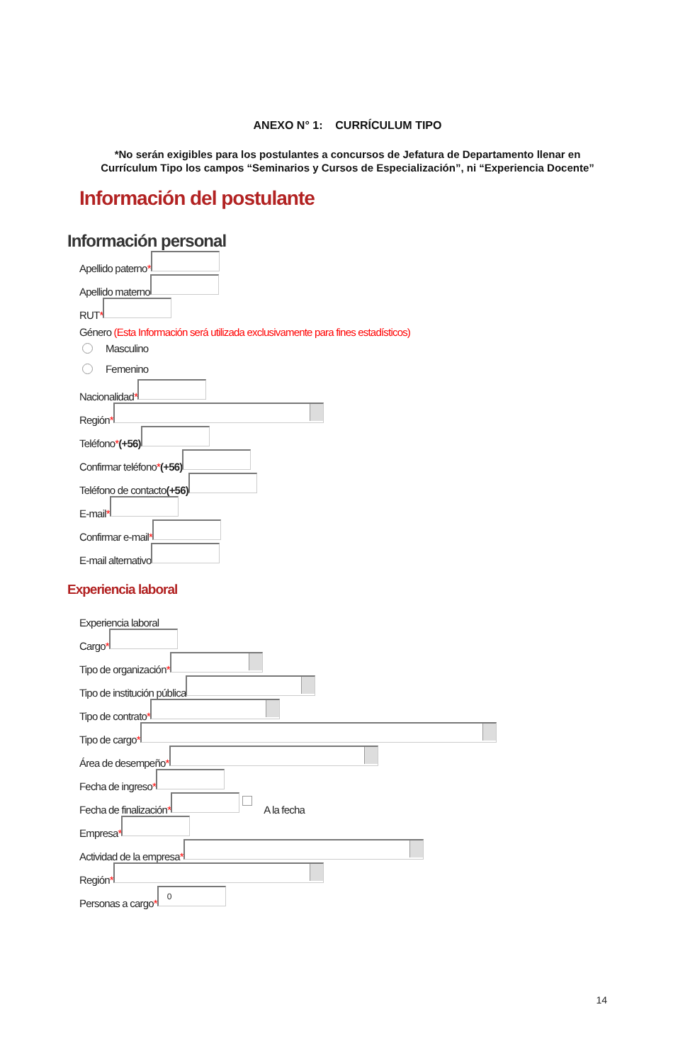ANEXO N° 1: CURRÍCULUM TIPO
*No serán exigibles para los postulantes a concursos de Jefatura de Departamento llenar en
Currículum Tipo los campos “Seminarios y Cursos de Especialización”, ni “Experiencia Docente”
Información del postulante
Información personal
Apellido paterno *
Apellido materno
RUT *
Género (Esta Información será utilizada exclusivamente para fines estadísticos)
Masculino
Femenino
Nacionalidad *
Región *
Teléfono * (+56)
Confirmar teléfono * (+56)
Teléfono de contacto (+56)
E-mail *
Confirmar e-mail *
E-mail alternativo
Experiencia laboral
Experiencia laboral
Cargo *
Tipo de organización *
Tipo de institución pública
Tipo de contrato *
Tipo de cargo *
Área de desempeño *
Fecha de ingreso *
Fecha de finalización * A la fecha
Empresa *
Actividad de la empresa *
Región *
Personas a cargo * 0
14